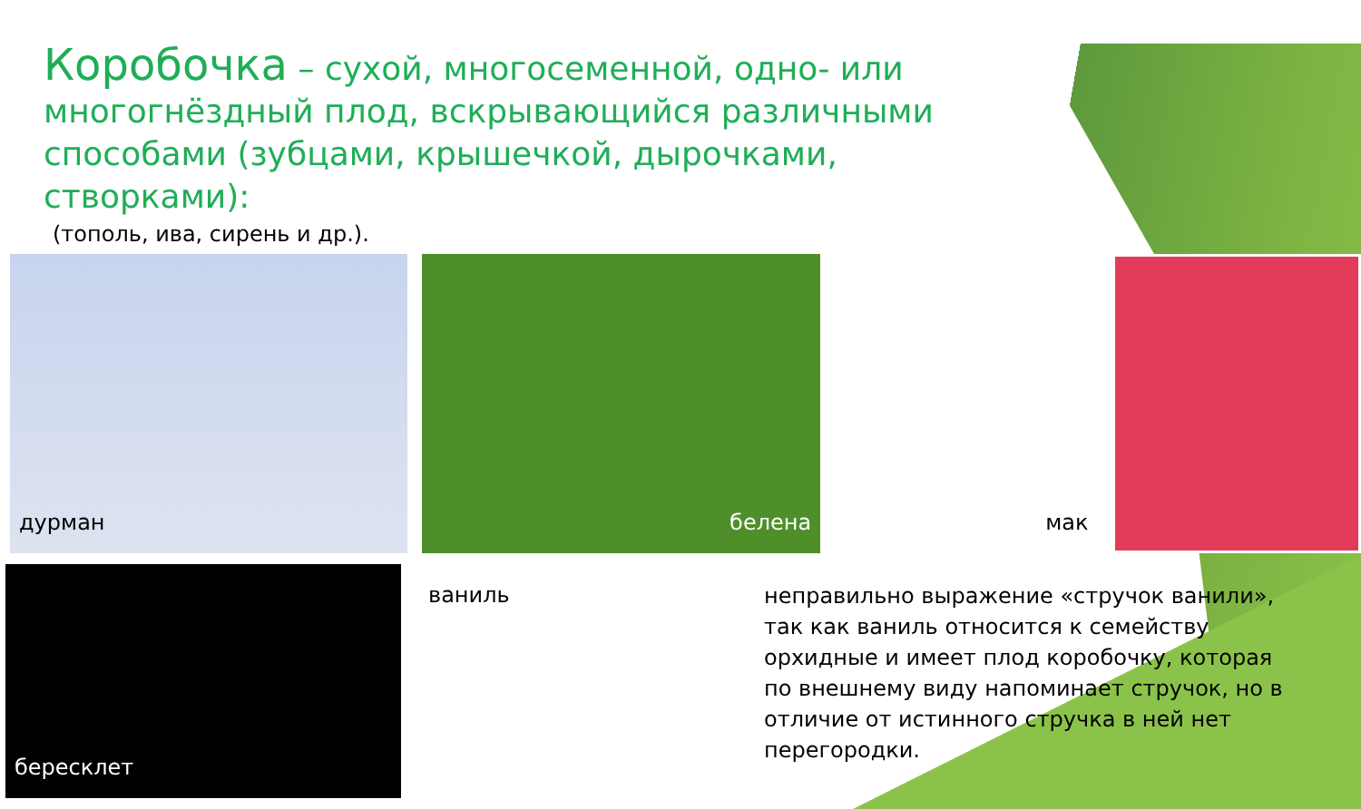Коробочка – сухой, многосеменной, одно- или многогнёздный плод, вскрывающийся различными способами (зубцами, крышечкой, дырочками, створками):
(тополь, ива, сирень и др.).
дурман белена мак
бересклет
ваниль
неправильно выражение «стручок ванили», так как ваниль относится к семейству орхидные и имеет плод коробочку, которая по внешнему виду напоминает стручок, но в отличие от истинного стручка в ней нет перегородки.